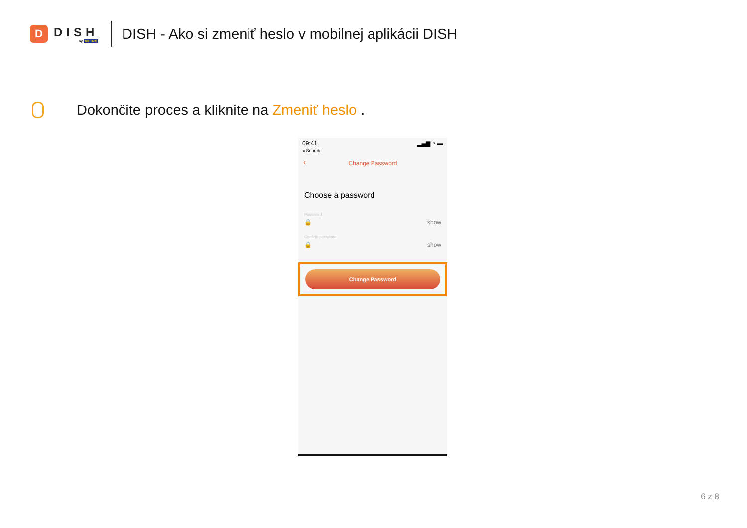D
DISH
by METRO
DISH - Ako si zmeniť heslo v mobilnej aplikácii DISH
Dokončite proces a kliknite na Zmeniť heslo .
09:41
◂ Search
▂▄▆ ◔ ▬
‹ Change Password
Choose a password
Password
🔒 show
Confirm password
🔒 show
Change Password
6 z 8